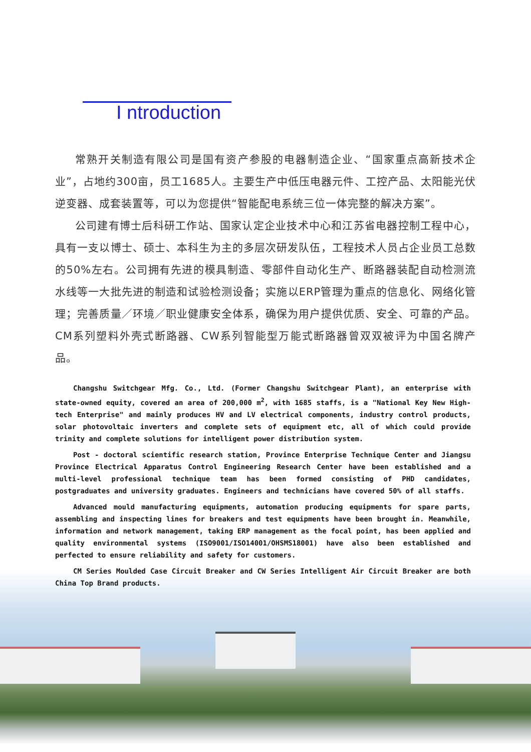I ntroduction
常熟开关制造有限公司是国有资产参股的电器制造企业、“国家重点高新技术企业”，占地约300亩，员工1685人。主要生产中低压电器元件、工控产品、太阳能光伏逆变器、成套装置等，可以为您提供“智能配电系统三位一体完整的解决方案”。
公司建有博士后科研工作站、国家认定企业技术中心和江苏省电器控制工程中心，具有一支以博士、硕士、本科生为主的多层次研发队伍，工程技术人员占企业员工总数的50%左右。公司拥有先进的模具制造、零部件自动化生产、断路器装配自动检测流水线等一大批先进的制造和试验检测设备；实施以ERP管理为重点的信息化、网络化管理；完善质量／环境／职业健康安全体系，确保为用户提供优质、安全、可靠的产品。CM系列塑料外壳式断路器、CW系列智能型万能式断路器曾双双被评为中国名牌产品。
Changshu Switchgear Mfg. Co., Ltd. (Former Changshu Switchgear Plant), an enterprise with state-owned equity, covered an area of 200,000 m<sup>2</sup>, with 1685 staffs, is a "National Key New High-tech Enterprise" and mainly produces HV and LV electrical components, industry control products, solar photovoltaic inverters and complete sets of equipment etc, all of which could provide trinity and complete solutions for intelligent power distribution system.
Post - doctoral scientific research station, Province Enterprise Technique Center and Jiangsu Province Electrical Apparatus Control Engineering Research Center have been established and a multi-level professional technique team has been formed consisting of PHD candidates, postgraduates and university graduates. Engineers and technicians have covered 50% of all staffs.
Advanced mould manufacturing equipments, automation producing equipments for spare parts, assembling and inspecting lines for breakers and test equipments have been brought in. Meanwhile, information and network management, taking ERP management as the focal point, has been applied and quality environmental systems (ISO9001/ISO14001/OHSMS18001) have also been established and perfected to ensure reliability and safety for customers.
CM Series Moulded Case Circuit Breaker and CW Series Intelligent Air Circuit Breaker are both China Top Brand products.